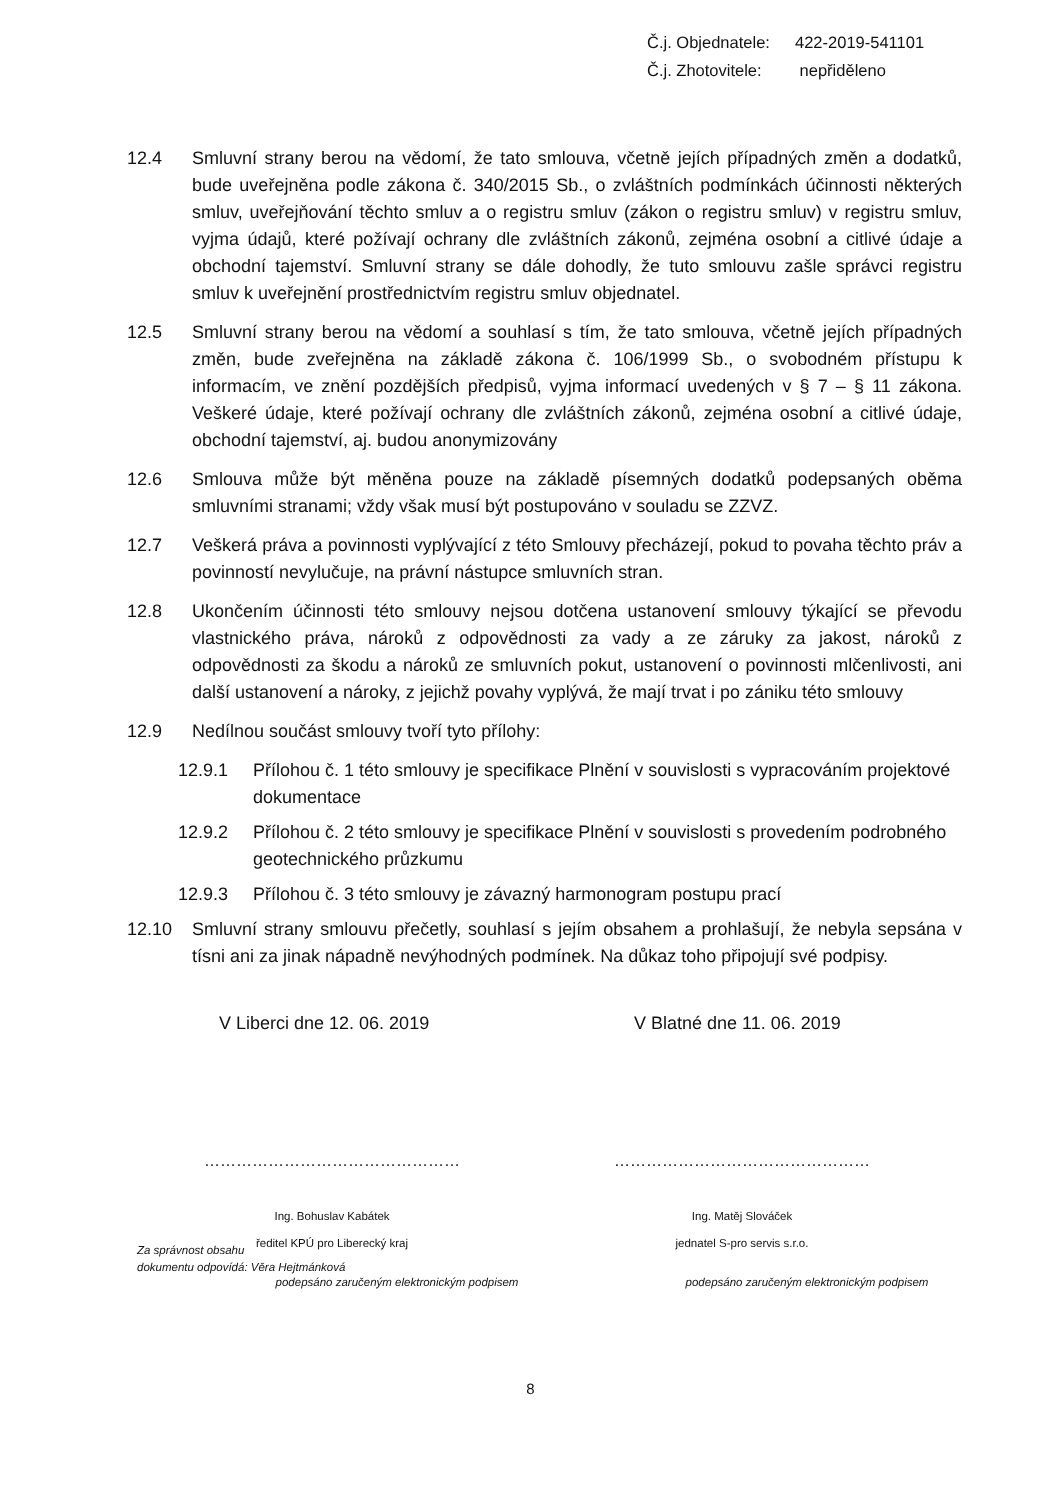Č.j. Objednatele: 422-2019-541101
Č.j. Zhotovitele: nepřiděleno
12.4 Smluvní strany berou na vědomí, že tato smlouva, včetně jejích případných změn a dodatků, bude uveřejněna podle zákona č. 340/2015 Sb., o zvláštních podmínkách účinnosti některých smluv, uveřejňování těchto smluv a o registru smluv (zákon o registru smluv) v registru smluv, vyjma údajů, které požívají ochrany dle zvláštních zákonů, zejména osobní a citlivé údaje a obchodní tajemství. Smluvní strany se dále dohodly, že tuto smlouvu zašle správci registru smluv k uveřejnění prostřednictvím registru smluv objednatel.
12.5 Smluvní strany berou na vědomí a souhlasí s tím, že tato smlouva, včetně jejích případných změn, bude zveřejněna na základě zákona č. 106/1999 Sb., o svobodném přístupu k informacím, ve znění pozdějších předpisů, vyjma informací uvedených v § 7 – § 11 zákona. Veškeré údaje, které požívají ochrany dle zvláštních zákonů, zejména osobní a citlivé údaje, obchodní tajemství, aj. budou anonymizovány
12.6 Smlouva může být měněna pouze na základě písemných dodatků podepsaných oběma smluvními stranami; vždy však musí být postupováno v souladu se ZZVZ.
12.7 Veškerá práva a povinnosti vyplývající z této Smlouvy přecházejí, pokud to povaha těchto práv a povinností nevylučuje, na právní nástupce smluvních stran.
12.8 Ukončením účinnosti této smlouvy nejsou dotčena ustanovení smlouvy týkající se převodu vlastnického práva, nároků z odpovědnosti za vady a ze záruky za jakost, nároků z odpovědnosti za škodu a nároků ze smluvních pokut, ustanovení o povinnosti mlčenlivosti, ani další ustanovení a nároky, z jejichž povahy vyplývá, že mají trvat i po zániku této smlouvy
12.9 Nedílnou součást smlouvy tvoří tyto přílohy:
12.9.1 Přílohou č. 1 této smlouvy je specifikace Plnění v souvislosti s vypracováním projektové dokumentace
12.9.2 Přílohou č. 2 této smlouvy je specifikace Plnění v souvislosti s provedením podrobného geotechnického průzkumu
12.9.3 Přílohou č. 3 této smlouvy je závazný harmonogram postupu prací
12.10 Smluvní strany smlouvu přečetly, souhlasí s jejím obsahem a prohlašují, že nebyla sepsána v tísni ani za jinak nápadně nevýhodných podmínek. Na důkaz toho připojují své podpisy.
V Liberci dne 12. 06. 2019 V Blatné dne 11. 06. 2019
…………………………………………
Ing. Bohuslav Kabátek
ředitel KPÚ pro Liberecký kraj
podepsáno zaručeným elektronickým podpisem
…………………………………………
Ing. Matěj Slováček
jednatel S-pro servis s.r.o.
podepsáno zaručeným elektronickým podpisem
Za správnost obsahu
dokumentu odpovídá: Věra Hejtmánková
8